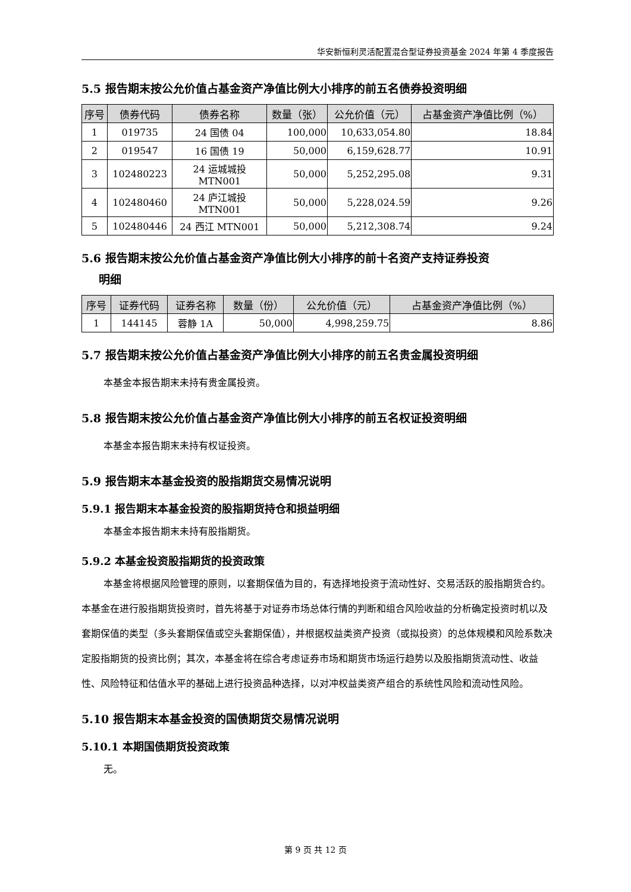华安新恒利灵活配置混合型证券投资基金 2024 年第 4 季度报告
5.5 报告期末按公允价值占基金资产净值比例大小排序的前五名债券投资明细
| 序号 | 债券代码 | 债券名称 | 数量（张） | 公允价值（元） | 占基金资产净值比例（%） |
| --- | --- | --- | --- | --- | --- |
| 1 | 019735 | 24 国债 04 | 100,000 | 10,633,054.80 | 18.84 |
| 2 | 019547 | 16 国债 19 | 50,000 | 6,159,628.77 | 10.91 |
| 3 | 102480223 | 24 运城城投 MTN001 | 50,000 | 5,252,295.08 | 9.31 |
| 4 | 102480460 | 24 庐江城投 MTN001 | 50,000 | 5,228,024.59 | 9.26 |
| 5 | 102480446 | 24 西江 MTN001 | 50,000 | 5,212,308.74 | 9.24 |
5.6 报告期末按公允价值占基金资产净值比例大小排序的前十名资产支持证券投资
  明细
| 序号 | 证券代码 | 证券名称 | 数量（份） | 公允价值（元） | 占基金资产净值比例（%） |
| --- | --- | --- | --- | --- | --- |
| 1 | 144145 | 蓉静 1A | 50,000 | 4,998,259.75 | 8.86 |
5.7 报告期末按公允价值占基金资产净值比例大小排序的前五名贵金属投资明细
本基金本报告期末未持有贵金属投资。
5.8 报告期末按公允价值占基金资产净值比例大小排序的前五名权证投资明细
本基金本报告期末未持有权证投资。
5.9 报告期末本基金投资的股指期货交易情况说明
5.9.1 报告期末本基金投资的股指期货持仓和损益明细
本基金本报告期末未持有股指期货。
5.9.2 本基金投资股指期货的投资政策
本基金将根据风险管理的原则，以套期保值为目的，有选择地投资于流动性好、交易活跃的股指期货合约。
本基金在进行股指期货投资时，首先将基于对证券市场总体行情的判断和组合风险收益的分析确定投资时机以及套期保值的类型（多头套期保值或空头套期保值），并根据权益类资产投资（或拟投资）的总体规模和风险系数决定股指期货的投资比例；其次，本基金将在综合考虑证券市场和期货市场运行趋势以及股指期货流动性、收益性、风险特征和估值水平的基础上进行投资品种选择，以对冲权益类资产组合的系统性风险和流动性风险。
5.10 报告期末本基金投资的国债期货交易情况说明
5.10.1 本期国债期货投资政策
无。
第 9 页 共 12 页